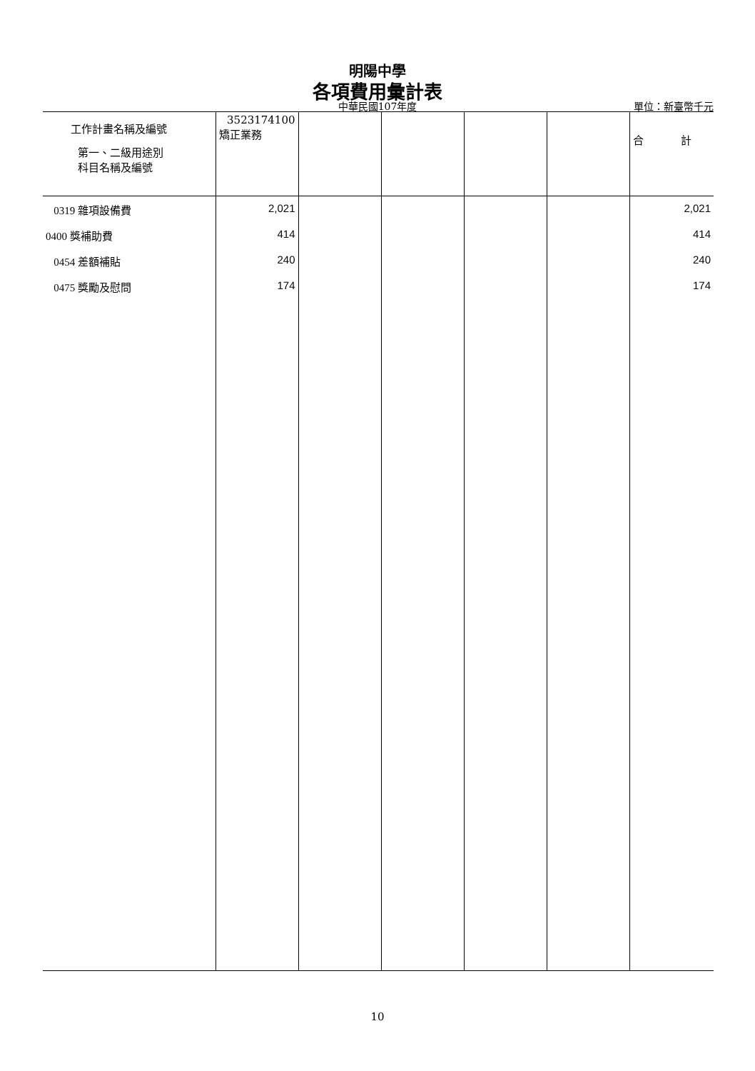明陽中學
各項費用彙計表
中華民國107年度 單位：新臺幣千元
| 工作計畫名稱及編號 第一、二級用途別 科目名稱及編號 | 3523174100 矯正業務 | | | | | 合 計 |
| --- | --- | --- | --- | --- | --- | --- |
| 0319 雜項設備費 | 2,021 | | | | | 2,021 |
| 0400 獎補助費 | 414 | | | | | 414 |
| 0454 差額補貼 | 240 | | | | | 240 |
| 0475 獎勵及慰問 | 174 | | | | | 174 |
10